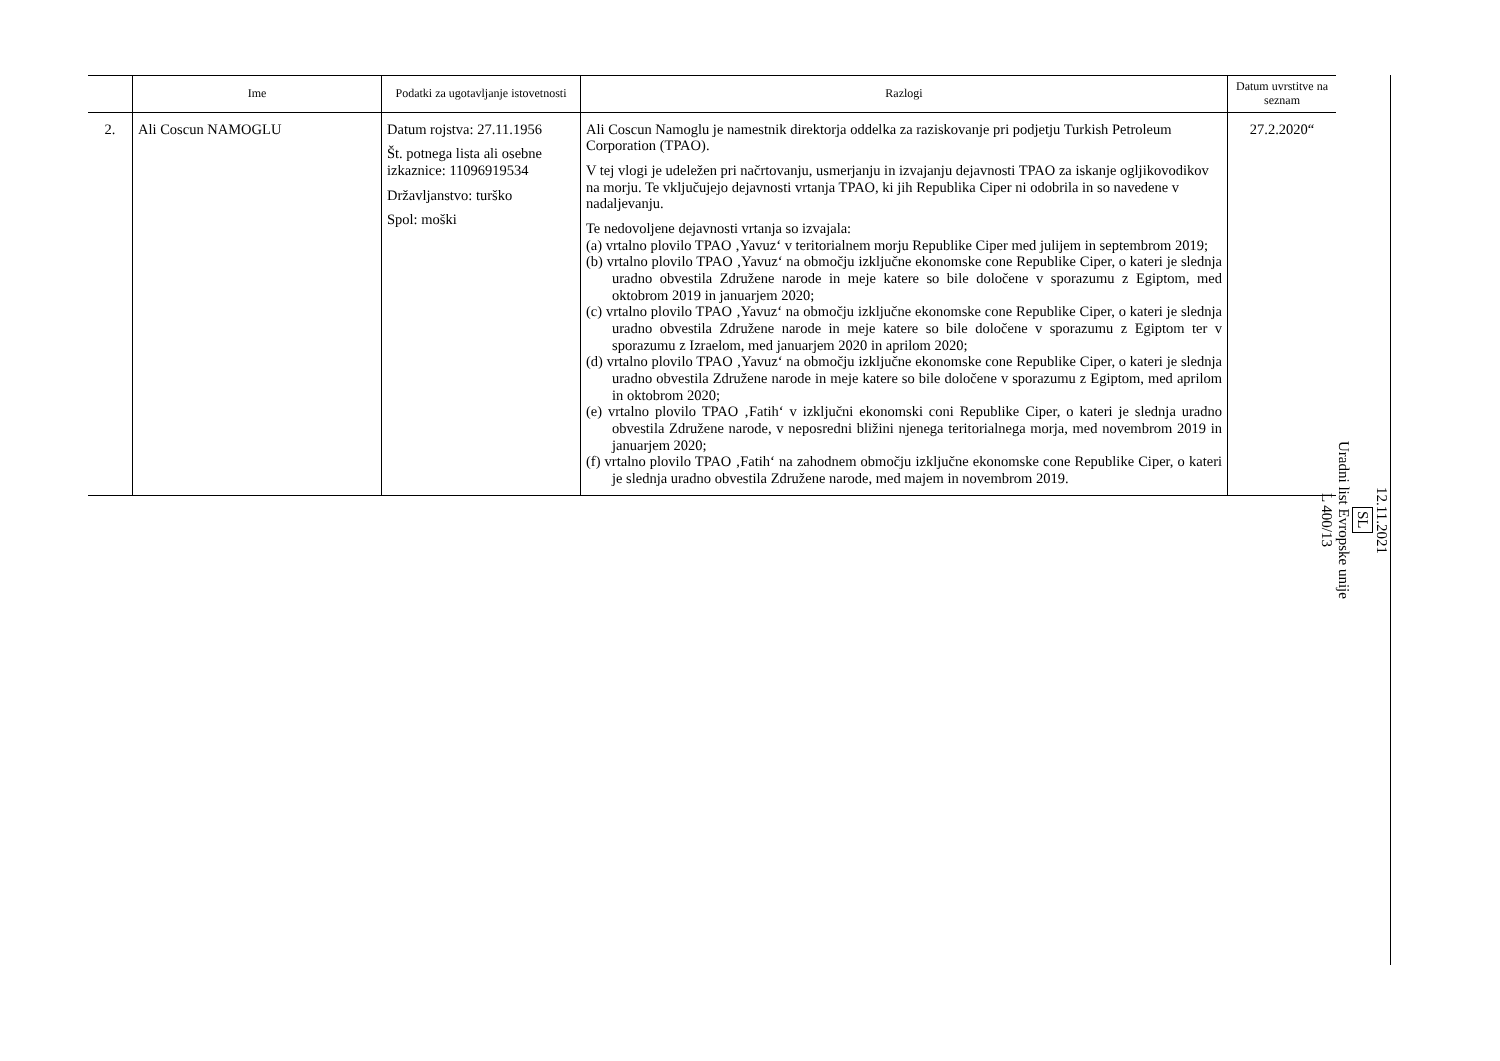| | Ime | Podatki za ugotavljanje istovetnosti | Razlogi | Datum uvrstitve na seznam |
| --- | --- | --- | --- | --- |
| 2. | Ali Coscun NAMOGLU | Datum rojstva: 27.11.1956 Št. potnega lista ali osebne izkaznice: 11096919534 Državljanstvo: turško Spol: moški | Ali Coscun Namoglu je namestnik direktorja oddelka za raziskovanje pri podjetju Turkish Petroleum Corporation (TPAO). V tej vlogi je udeležen pri načrtovanju, usmerjanju in izvajanju dejavnosti TPAO za iskanje ogljikovodikov na morju. Te vključujejo dejavnosti vrtanja TPAO, ki jih Republika Ciper ni odobrila in so navedene v nadaljevanju. Te nedovoljene dejavnosti vrtanja so izvajala: (a) vrtalno plovilo TPAO ‚Yavuz‘ v teritorialnem morju Republike Ciper med julijem in septembrom 2019; (b) vrtalno plovilo TPAO ‚Yavuz‘ na območju izključne ekonomske cone Republike Ciper, o kateri je slednja uradno obvestila Združene narode in meje katere so bile določene v sporazumu z Egiptom, med oktobrom 2019 in januarjem 2020; (c) vrtalno plovilo TPAO ‚Yavuz‘ na območju izključne ekonomske cone Republike Ciper, o kateri je slednja uradno obvestila Združene narode in meje katere so bile določene v sporazumu z Egiptom ter v sporazumu z Izraelom, med januarjem 2020 in aprilom 2020; (d) vrtalno plovilo TPAO ‚Yavuz‘ na območju izključne ekonomske cone Republike Ciper, o kateri je slednja uradno obvestila Združene narode in meje katere so bile določene v sporazumu z Egiptom, med aprilom in oktobrom 2020; (e) vrtalno plovilo TPAO ‚Fatih‘ v izključni ekonomski coni Republike Ciper, o kateri je slednja uradno obvestila Združene narode, v neposredni bližini njenega teritorialnega morja, med novembrom 2019 in januarjem 2020; (f) vrtalno plovilo TPAO ‚Fatih‘ na zahodnem območju izključne ekonomske cone Republike Ciper, o kateri je slednja uradno obvestila Združene narode, med majem in novembrom 2019. | 27.2.2020“ |
12.11.2021
SL
Uradni list Evropske unije
L 400/13